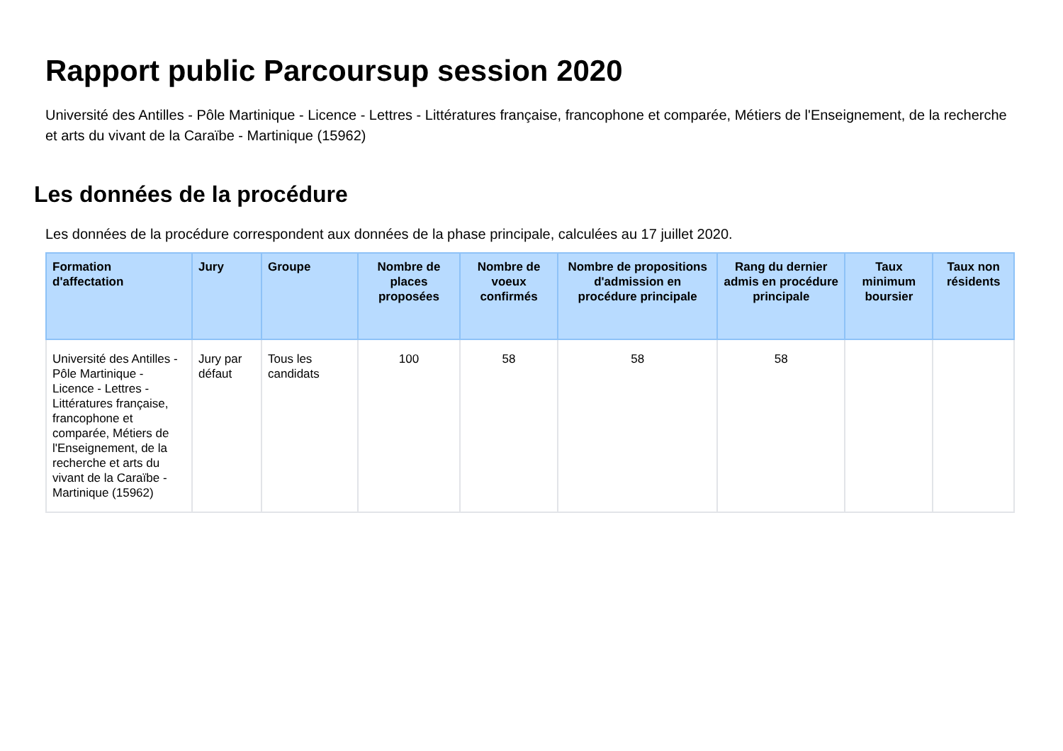Rapport public Parcoursup session 2020
Université des Antilles - Pôle Martinique - Licence - Lettres - Littératures française, francophone et comparée, Métiers de l'Enseignement, de la recherche et arts du vivant de la Caraïbe - Martinique (15962)
Les données de la procédure
Les données de la procédure correspondent aux données de la phase principale, calculées au 17 juillet 2020.
| Formation d'affectation | Jury | Groupe | Nombre de places proposées | Nombre de voeux confirmés | Nombre de propositions d'admission en procédure principale | Rang du dernier admis en procédure principale | Taux minimum boursier | Taux non résidents |
| --- | --- | --- | --- | --- | --- | --- | --- | --- |
| Université des Antilles - Pôle Martinique - Licence - Lettres - Littératures française, francophone et comparée, Métiers de l'Enseignement, de la recherche et arts du vivant de la Caraïbe - Martinique (15962) | Jury par défaut | Tous les candidats | 100 | 58 | 58 | 58 | | |